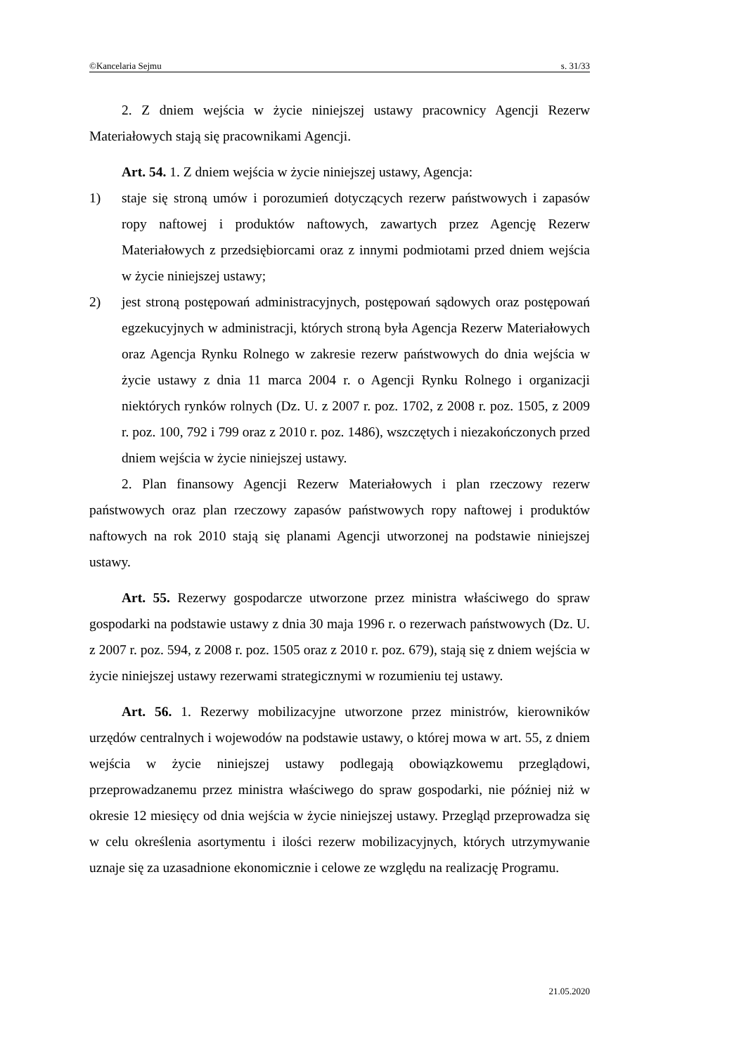©Kancelaria Sejmu s. 31/33
2. Z dniem wejścia w życie niniejszej ustawy pracownicy Agencji Rezerw Materiałowych stają się pracownikami Agencji.
Art. 54. 1. Z dniem wejścia w życie niniejszej ustawy, Agencja:
1) staje się stroną umów i porozumień dotyczących rezerw państwowych i zapasów ropy naftowej i produktów naftowych, zawartych przez Agencję Rezerw Materiałowych z przedsiębiorcami oraz z innymi podmiotami przed dniem wejścia w życie niniejszej ustawy;
2) jest stroną postępowań administracyjnych, postępowań sądowych oraz postępowań egzekucyjnych w administracji, których stroną była Agencja Rezerw Materiałowych oraz Agencja Rynku Rolnego w zakresie rezerw państwowych do dnia wejścia w życie ustawy z dnia 11 marca 2004 r. o Agencji Rynku Rolnego i organizacji niektórych rynków rolnych (Dz. U. z 2007 r. poz. 1702, z 2008 r. poz. 1505, z 2009 r. poz. 100, 792 i 799 oraz z 2010 r. poz. 1486), wszczętych i niezakończonych przed dniem wejścia w życie niniejszej ustawy.
2. Plan finansowy Agencji Rezerw Materiałowych i plan rzeczowy rezerw państwowych oraz plan rzeczowy zapasów państwowych ropy naftowej i produktów naftowych na rok 2010 stają się planami Agencji utworzonej na podstawie niniejszej ustawy.
Art. 55. Rezerwy gospodarcze utworzone przez ministra właściwego do spraw gospodarki na podstawie ustawy z dnia 30 maja 1996 r. o rezerwach państwowych (Dz. U. z 2007 r. poz. 594, z 2008 r. poz. 1505 oraz z 2010 r. poz. 679), stają się z dniem wejścia w życie niniejszej ustawy rezerwami strategicznymi w rozumieniu tej ustawy.
Art. 56. 1. Rezerwy mobilizacyjne utworzone przez ministrów, kierowników urzędów centralnych i wojewodów na podstawie ustawy, o której mowa w art. 55, z dniem wejścia w życie niniejszej ustawy podlegają obowiązkowemu przeglądowi, przeprowadzanemu przez ministra właściwego do spraw gospodarki, nie później niż w okresie 12 miesięcy od dnia wejścia w życie niniejszej ustawy. Przegląd przeprowadza się w celu określenia asortymentu i ilości rezerw mobilizacyjnych, których utrzymywanie uznaje się za uzasadnione ekonomicznie i celowe ze względu na realizację Programu.
21.05.2020